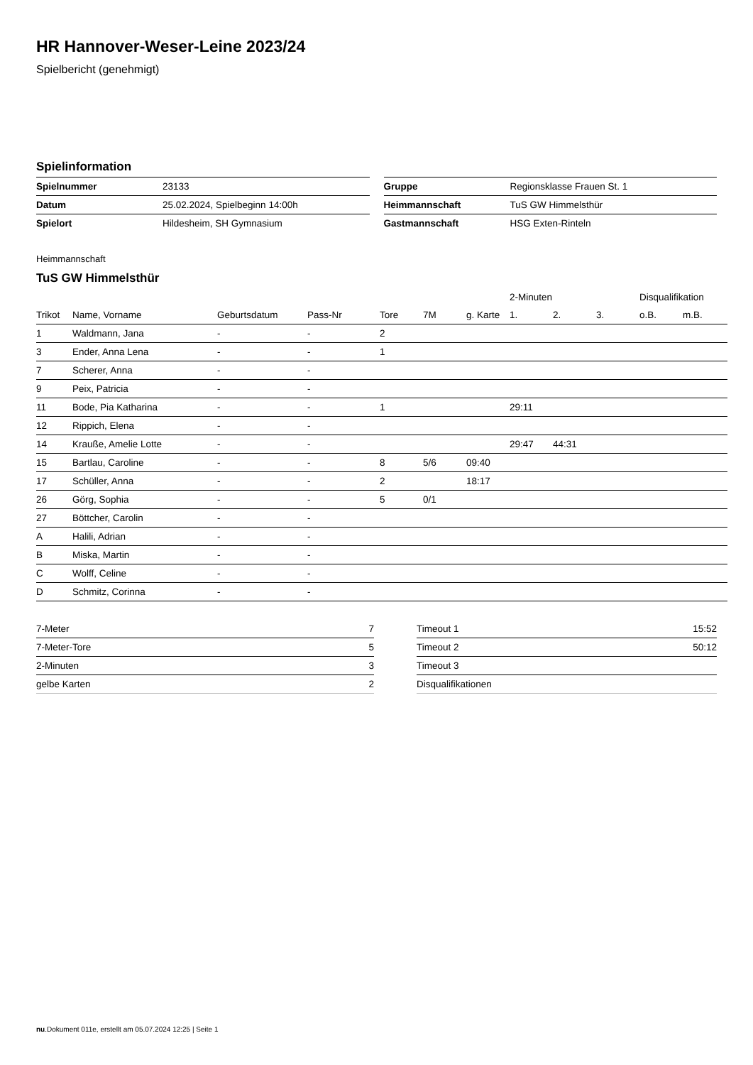HR Hannover-Weser-Leine 2023/24
Spielbericht (genehmigt)
Spielinformation
| Spielnummer | 23133 |
| Datum | 25.02.2024, Spielbeginn 14:00h |
| Spielort | Hildesheim, SH Gymnasium |
| Gruppe | Regionsklasse Frauen St. 1 |
| Heimmannschaft | TuS GW Himmelsthür |
| Gastmannschaft | HSG Exten-Rinteln |
Heimmannschaft
TuS GW Himmelsthür
| | | | | | | | 2-Minuten | | | Disqualifikation | |
| --- | --- | --- | --- | --- | --- | --- | --- | --- | --- | --- | --- |
| Trikot | Name, Vorname | Geburtsdatum | Pass-Nr | Tore | 7M | g. Karte | 1. | 2. | 3. | o.B. | m.B. |
| 1 | Waldmann, Jana | - | - | 2 | | | | | | | |
| 3 | Ender, Anna Lena | - | - | 1 | | | | | | | |
| 7 | Scherer, Anna | - | - | | | | | | | | |
| 9 | Peix, Patricia | - | - | | | | | | | | |
| 11 | Bode, Pia Katharina | - | - | 1 | | | 29:11 | | | | |
| 12 | Rippich, Elena | - | - | | | | | | | | |
| 14 | Krauße, Amelie Lotte | - | - | | | | 29:47 | 44:31 | | | |
| 15 | Bartlau, Caroline | - | - | 8 | 5/6 | 09:40 | | | | | |
| 17 | Schüller, Anna | - | - | 2 | | 18:17 | | | | | |
| 26 | Görg, Sophia | - | - | 5 | 0/1 | | | | | | |
| 27 | Böttcher, Carolin | - | - | | | | | | | | |
| A | Halili, Adrian | - | - | | | | | | | | |
| B | Miska, Martin | - | - | | | | | | | | |
| C | Wolff, Celine | - | - | | | | | | | | |
| D | Schmitz, Corinna | - | - | | | | | | | | |
| 7-Meter | 7 |
| 7-Meter-Tore | 5 |
| 2-Minuten | 3 |
| gelbe Karten | 2 |
| Timeout 1 | 15:52 |
| Timeout 2 | 50:12 |
| Timeout 3 | |
| Disqualifikationen | |
nu.Dokument 011e, erstellt am 05.07.2024 12:25 | Seite 1